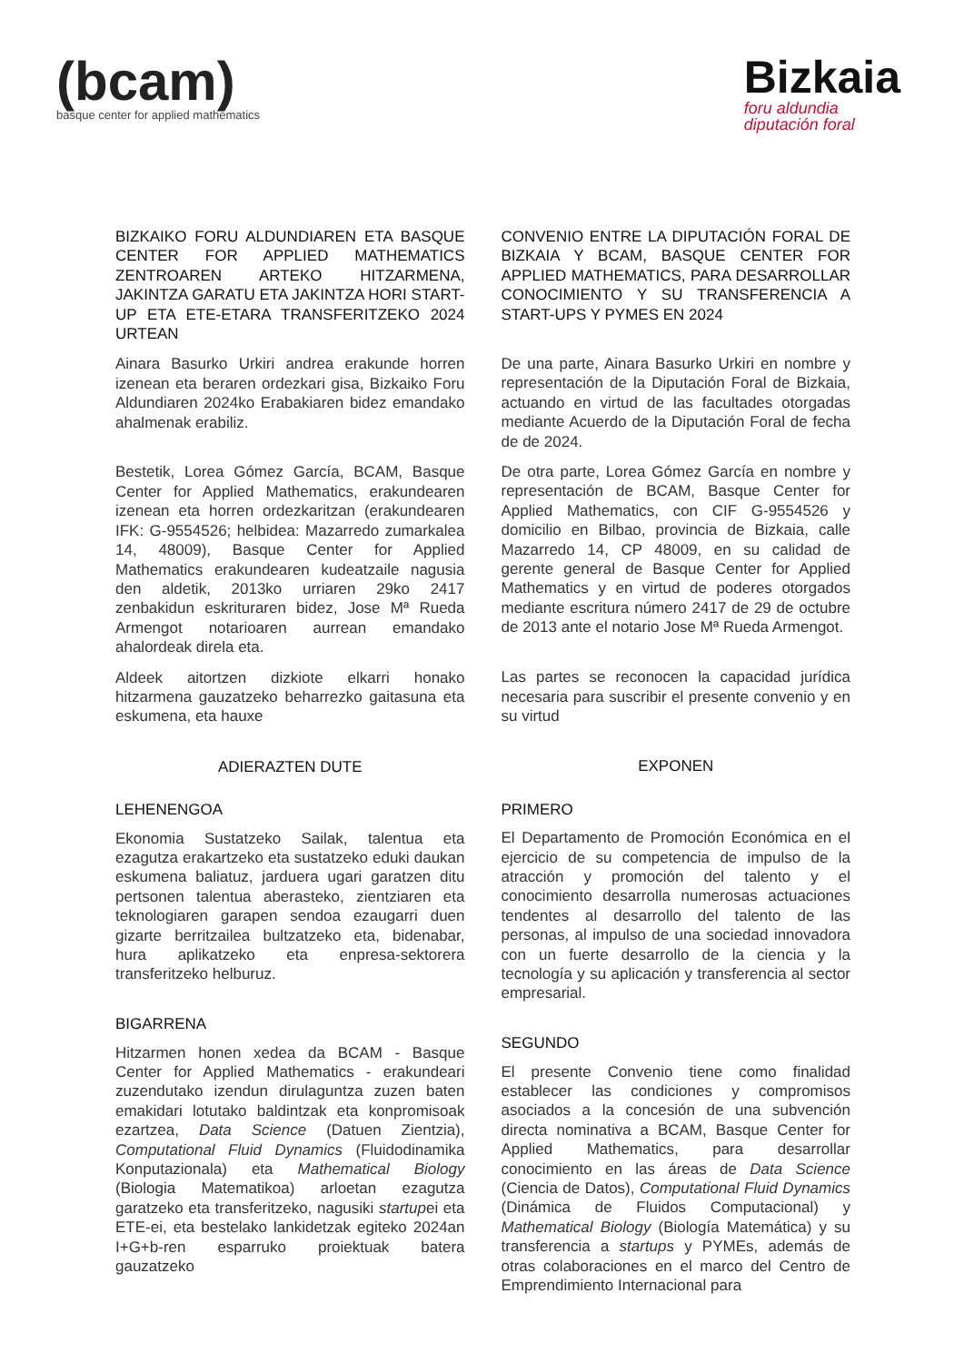(bcam)
basque center for applied mathematics
Bizkaia
foru aldundia
diputación foral
BIZKAIKO FORU ALDUNDIAREN ETA BASQUE CENTER FOR APPLIED MATHEMATICS ZENTROAREN ARTEKO HITZARMENA, JAKINTZA GARATU ETA JAKINTZA HORI START-UP ETA ETE-ETARA TRANSFERITZEKO 2024 URTEAN
Ainara Basurko Urkiri andrea erakunde horren izenean eta beraren ordezkari gisa, Bizkaiko Foru Aldundiaren 2024ko Erabakiaren bidez emandako ahalmenak erabiliz.
Bestetik, Lorea Gómez García, BCAM, Basque Center for Applied Mathematics, erakundearen izenean eta horren ordezkaritzan (erakundearen IFK: G-9554526; helbidea: Mazarredo zumarkalea 14, 48009), Basque Center for Applied Mathematics erakundearen kudeatzaile nagusia den aldetik, 2013ko urriaren 29ko 2417 zenbakidun eskrituraren bidez, Jose Mª Rueda Armengot notarioaren aurrean emandako ahalordeak direla eta.
Aldeek aitortzen dizkiote elkarri honako hitzarmena gauzatzeko beharrezko gaitasuna eta eskumena, eta hauxe
ADIERAZTEN DUTE
LEHENENGOA
Ekonomia Sustatzeko Sailak, talentua eta ezagutza erakartzeko eta sustatzeko eduki daukan eskumena baliatuz, jarduera ugari garatzen ditu pertsonen talentua aberasteko, zientziaren eta teknologiaren garapen sendoa ezaugarri duen gizarte berritzailea bultzatzeko eta, bidenabar, hura aplikatzeko eta enpresa-sektorera transferitzeko helburuz.
BIGARRENA
Hitzarmen honen xedea da BCAM - Basque Center for Applied Mathematics - erakundeari zuzendutako izendun dirulaguntza zuzen baten emakidari lotutako baldintzak eta konpromisoak ezartzea, Data Science (Datuen Zientzia), Computational Fluid Dynamics (Fluidodinamika Konputazionala) eta Mathematical Biology (Biologia Matematikoa) arloetan ezagutza garatzeko eta transferitzeko, nagusiki startupei eta ETE-ei, eta bestelako lankidetzak egiteko 2024an I+G+b-ren esparruko proiektuak batera gauzatzeko
CONVENIO ENTRE LA DIPUTACIÓN FORAL DE BIZKAIA Y BCAM, BASQUE CENTER FOR APPLIED MATHEMATICS, PARA DESARROLLAR CONOCIMIENTO Y SU TRANSFERENCIA A START-UPS Y PYMES EN 2024
De una parte, Ainara Basurko Urkiri en nombre y representación de la Diputación Foral de Bizkaia, actuando en virtud de las facultades otorgadas mediante Acuerdo de la Diputación Foral de fecha de de 2024.
De otra parte, Lorea Gómez García en nombre y representación de BCAM, Basque Center for Applied Mathematics, con CIF G-9554526 y domicilio en Bilbao, provincia de Bizkaia, calle Mazarredo 14, CP 48009, en su calidad de gerente general de Basque Center for Applied Mathematics y en virtud de poderes otorgados mediante escritura número 2417 de 29 de octubre de 2013 ante el notario Jose Mª Rueda Armengot.
Las partes se reconocen la capacidad jurídica necesaria para suscribir el presente convenio y en su virtud
EXPONEN
PRIMERO
El Departamento de Promoción Económica en el ejercicio de su competencia de impulso de la atracción y promoción del talento y el conocimiento desarrolla numerosas actuaciones tendentes al desarrollo del talento de las personas, al impulso de una sociedad innovadora con un fuerte desarrollo de la ciencia y la tecnología y su aplicación y transferencia al sector empresarial.
SEGUNDO
El presente Convenio tiene como finalidad establecer las condiciones y compromisos asociados a la concesión de una subvención directa nominativa a BCAM, Basque Center for Applied Mathematics, para desarrollar conocimiento en las áreas de Data Science (Ciencia de Datos), Computational Fluid Dynamics (Dinámica de Fluidos Computacional) y Mathematical Biology (Biología Matemática) y su transferencia a startups y PYMEs, además de otras colaboraciones en el marco del Centro de Emprendimiento Internacional para